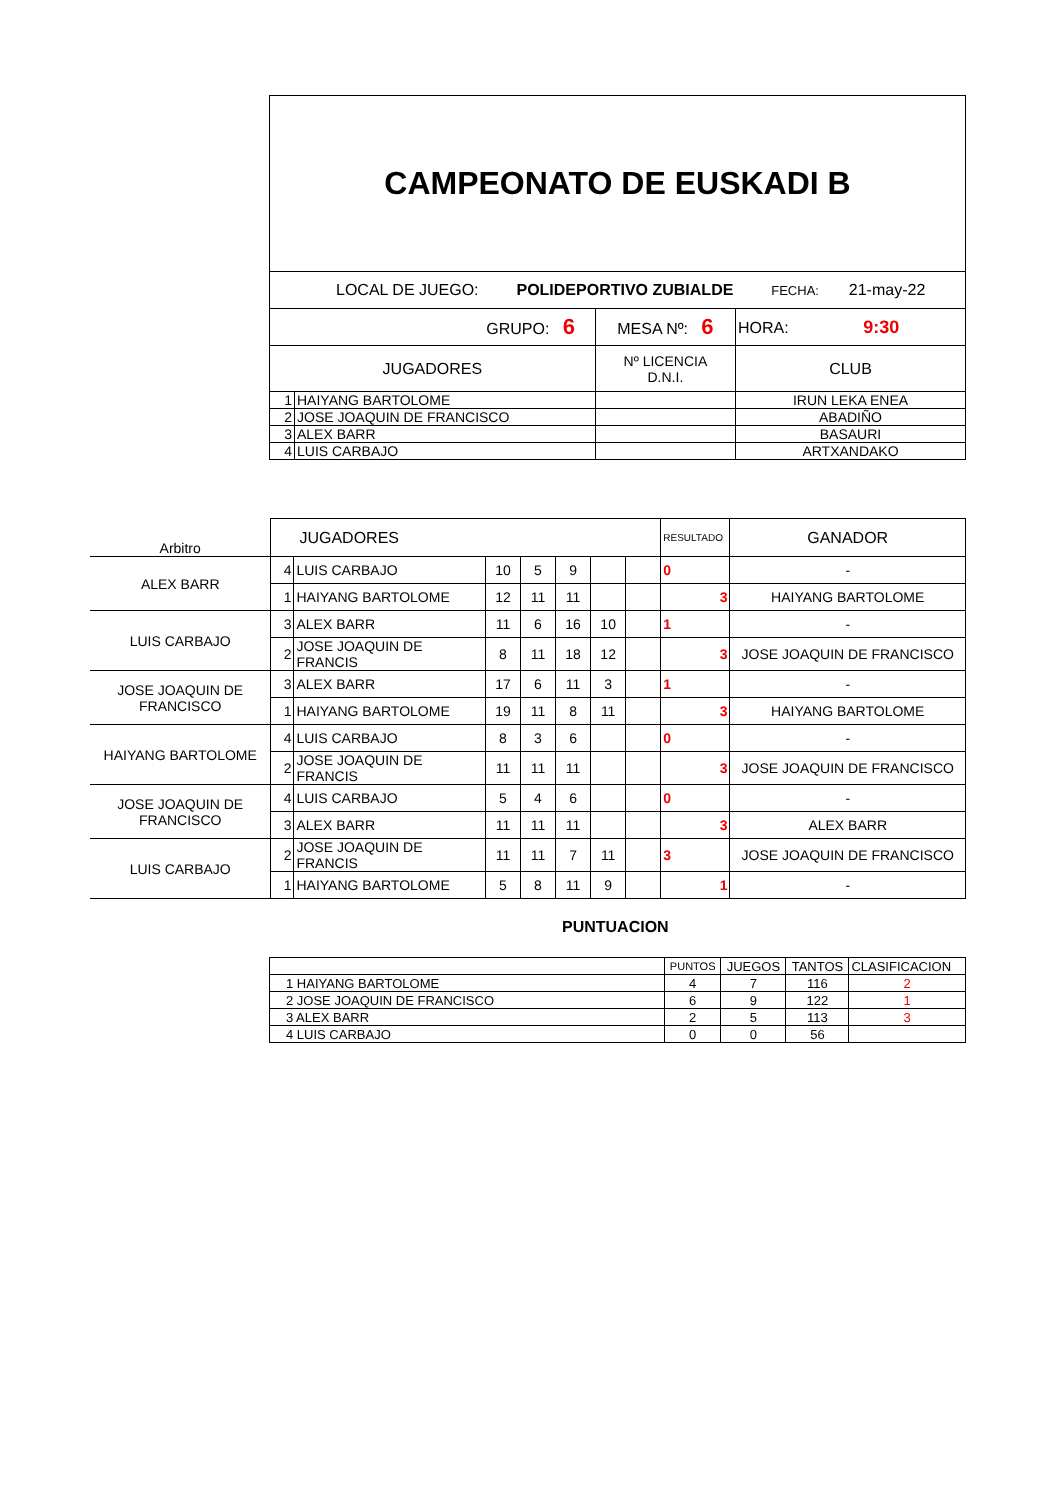| CAMPEONATO DE EUSKADI B | | | | |
| LOCAL DE JUEGO: POLIDEPORTIVO ZUBIALDE FECHA: 21-may-22 | | | | |
| GRUPO: 6 | | MESA Nº: 6 | | HORA: 9:30 |
| JUGADORES | | Nº LICENCIA D.N.I. | CLUB | |
| 1 | HAIYANG BARTOLOME | | IRUN LEKA ENEA | |
| 2 | JOSE JOAQUIN DE FRANCISCO | | ABADIÑO | |
| 3 | ALEX BARR | | BASAURI | |
| 4 | LUIS CARBAJO | | ARTXANDAKO | |
| Arbitro | JUGADORES | | | | | | | RESULTADO | GANADOR |
| ALEX BARR | 4 | LUIS CARBAJO | 10 | 5 | 9 | | | 0 | - |
| | 1 | HAIYANG BARTOLOME | 12 | 11 | 11 | | | 3 | HAIYANG BARTOLOME |
| LUIS CARBAJO | 3 | ALEX BARR | 11 | 6 | 16 | 10 | | 1 | - |
| | 2 | JOSE JOAQUIN DE FRANCIS | 8 | 11 | 18 | 12 | | 3 | JOSE JOAQUIN DE FRANCISCO |
| JOSE JOAQUIN DE FRANCISCO | 3 | ALEX BARR | 17 | 6 | 11 | 3 | | 1 | - |
| | 1 | HAIYANG BARTOLOME | 19 | 11 | 8 | 11 | | 3 | HAIYANG BARTOLOME |
| HAIYANG BARTOLOME | 4 | LUIS CARBAJO | 8 | 3 | 6 | | | 0 | - |
| | 2 | JOSE JOAQUIN DE FRANCIS | 11 | 11 | 11 | | | 3 | JOSE JOAQUIN DE FRANCISCO |
| JOSE JOAQUIN DE FRANCISCO | 4 | LUIS CARBAJO | 5 | 4 | 6 | | | 0 | - |
| | 3 | ALEX BARR | 11 | 11 | 11 | | | 3 | ALEX BARR |
| LUIS CARBAJO | 2 | JOSE JOAQUIN DE FRANCIS | 11 | 11 | 7 | 11 | | 3 | JOSE JOAQUIN DE FRANCISCO |
| | 1 | HAIYANG BARTOLOME | 5 | 8 | 11 | 9 | | 1 | - |
PUNTUACION
| | PUNTOS | JUEGOS | TANTOS | CLASIFICACION |
| 1 HAIYANG BARTOLOME | 4 | 7 | 116 | 2 |
| 2 JOSE JOAQUIN DE FRANCISCO | 6 | 9 | 122 | 1 |
| 3 ALEX BARR | 2 | 5 | 113 | 3 |
| 4 LUIS CARBAJO | 0 | 0 | 56 | |